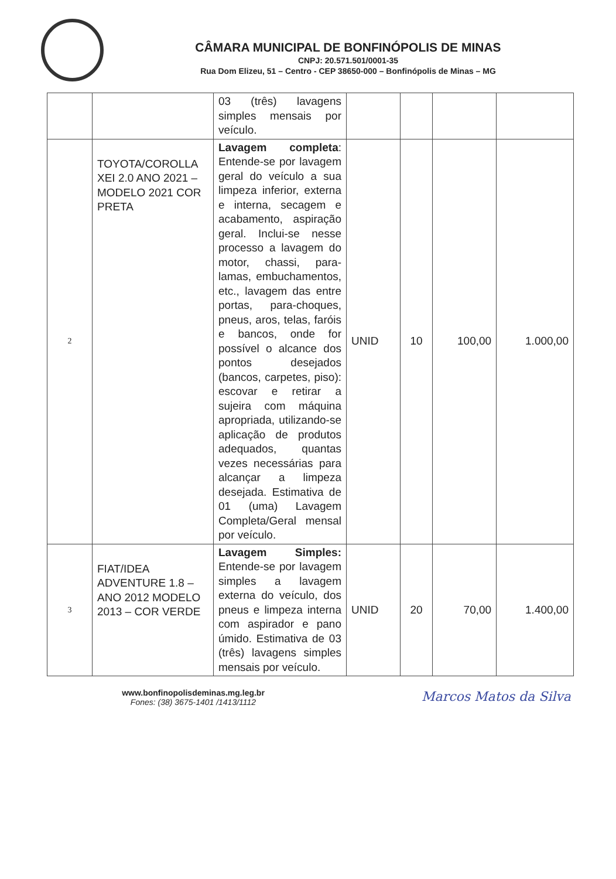CÂMARA MUNICIPAL DE BONFINÓPOLIS DE MINAS
CNPJ: 20.571.501/0001-35
Rua Dom Elizeu, 51 – Centro - CEP 38650-000 – Bonfinópolis de Minas – MG
| | | 03 (três) lavagens simples mensais por veículo. | | | | |
| 2 | TOYOTA/COROLLA XEI 2.0 ANO 2021 – MODELO 2021 COR PRETA | Lavagem completa : Entende-se por lavagem geral do veículo a sua limpeza inferior, externa e interna, secagem e acabamento, aspiração geral. Inclui-se nesse processo a lavagem do motor, chassi, para-lamas, embuchamentos, etc., lavagem das entre portas, para-choques, pneus, aros, telas, faróis e bancos, onde for possível o alcance dos pontos desejados (bancos, carpetes, piso): escovar e retirar a sujeira com máquina apropriada, utilizando-se aplicação de produtos adequados, quantas vezes necessárias para alcançar a limpeza desejada. Estimativa de 01 (uma) Lavagem Completa/Geral mensal por veículo. | UNID | 10 | 100,00 | 1.000,00 |
| 3 | FIAT/IDEA ADVENTURE 1.8 – ANO 2012 MODELO 2013 – COR VERDE | Lavagem Simples: Entende-se por lavagem simples a lavagem externa do veículo, dos pneus e limpeza interna com aspirador e pano úmido. Estimativa de 03 (três) lavagens simples mensais por veículo. | UNID | 20 | 70,00 | 1.400,00 |
www.bonfinopolisdeminas.mg.leg.br
Fones: (38) 3675-1401 /1413/1112
Marcos Matos da Silva